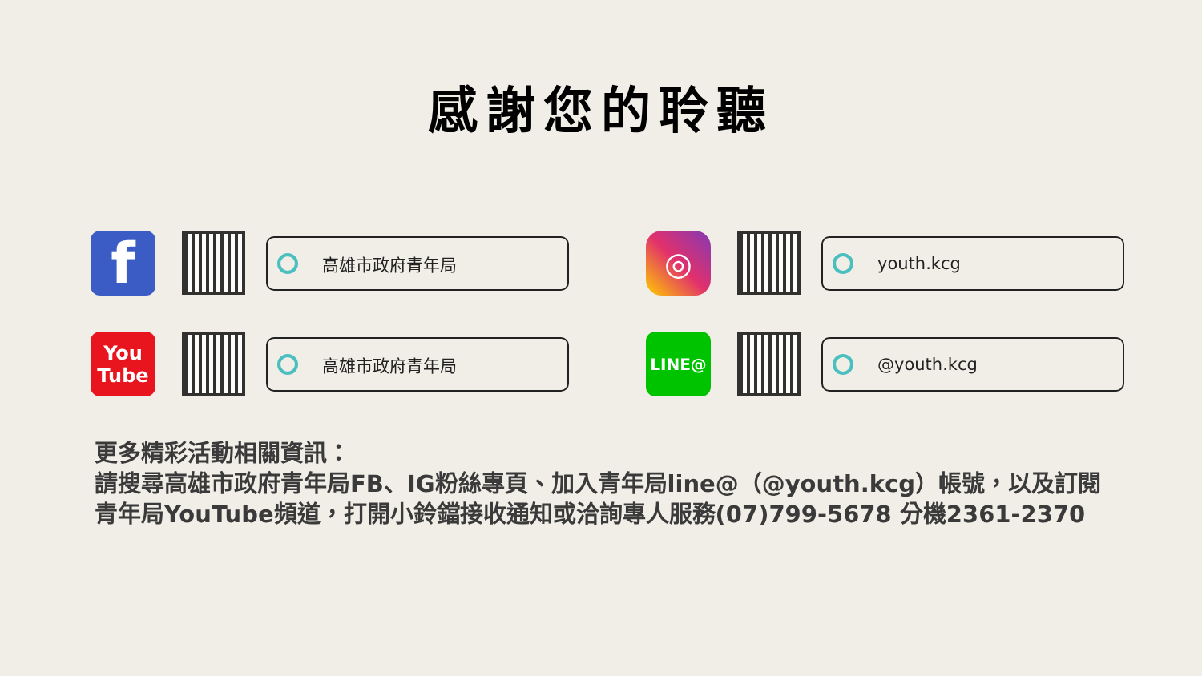感謝您的聆聽
f
高雄市政府青年局
◎
youth.kcg
You
Tube
高雄市政府青年局
LINE@
@youth.kcg
更多精彩活動相關資訊：
請搜尋高雄市政府青年局FB、IG粉絲專頁、加入青年局line@（@youth.kcg）帳號，以及訂閱青年局YouTube頻道，打開小鈴鐺接收通知或洽詢專人服務(07)799-5678 分機2361-2370